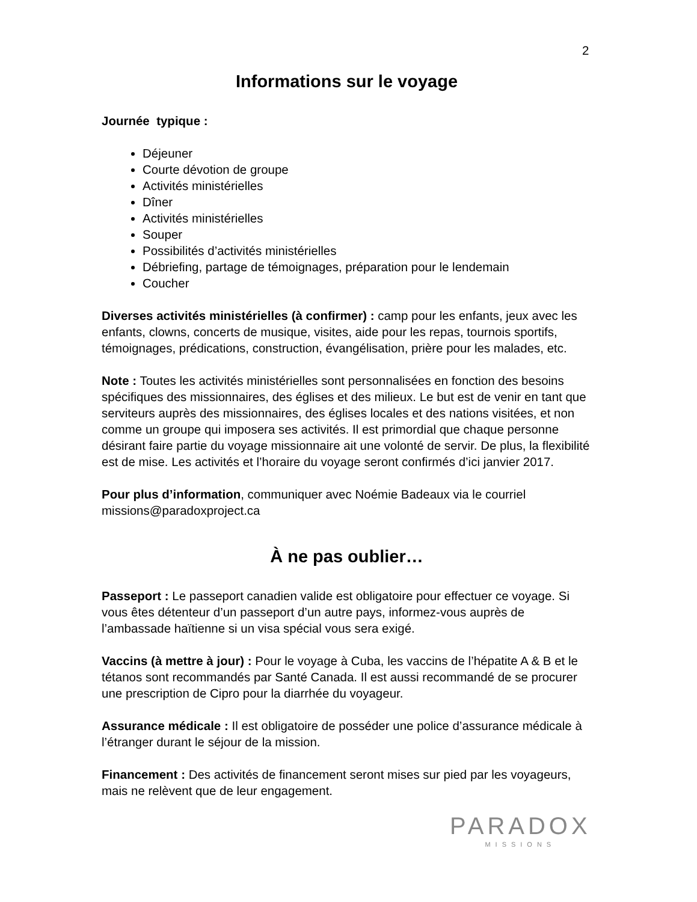2
Informations sur le voyage
Journée typique :
Déjeuner
Courte dévotion de groupe
Activités ministérielles
Dîner
Activités ministérielles
Souper
Possibilités d’activités ministérielles
Débriefing, partage de témoignages, préparation pour le lendemain
Coucher
Diverses activités ministérielles (à confirmer) : camp pour les enfants, jeux avec les enfants, clowns, concerts de musique, visites, aide pour les repas, tournois sportifs, témoignages, prédications, construction, évangélisation, prière pour les malades, etc.
Note : Toutes les activités ministérielles sont personnalisées en fonction des besoins spécifiques des missionnaires, des églises et des milieux. Le but est de venir en tant que serviteurs auprès des missionnaires, des églises locales et des nations visitées, et non comme un groupe qui imposera ses activités. Il est primordial que chaque personne désirant faire partie du voyage missionnaire ait une volonté de servir. De plus, la flexibilité est de mise. Les activités et l’horaire du voyage seront confirmés d’ici janvier 2017.
Pour plus d’information, communiquer avec Noémie Badeaux via le courriel missions@paradoxproject.ca
À ne pas oublier…
Passeport : Le passeport canadien valide est obligatoire pour effectuer ce voyage. Si vous êtes détenteur d’un passeport d’un autre pays, informez-vous auprès de l’ambassade haïtienne si un visa spécial vous sera exigé.
Vaccins (à mettre à jour) : Pour le voyage à Cuba, les vaccins de l’hépatite A & B et le tétanos sont recommandés par Santé Canada. Il est aussi recommandé de se procurer une prescription de Cipro pour la diarrhée du voyageur.
Assurance médicale : Il est obligatoire de posséder une police d’assurance médicale à l’étranger durant le séjour de la mission.
Financement : Des activités de financement seront mises sur pied par les voyageurs, mais ne relèvent que de leur engagement.
PARADOX
MISSIONS